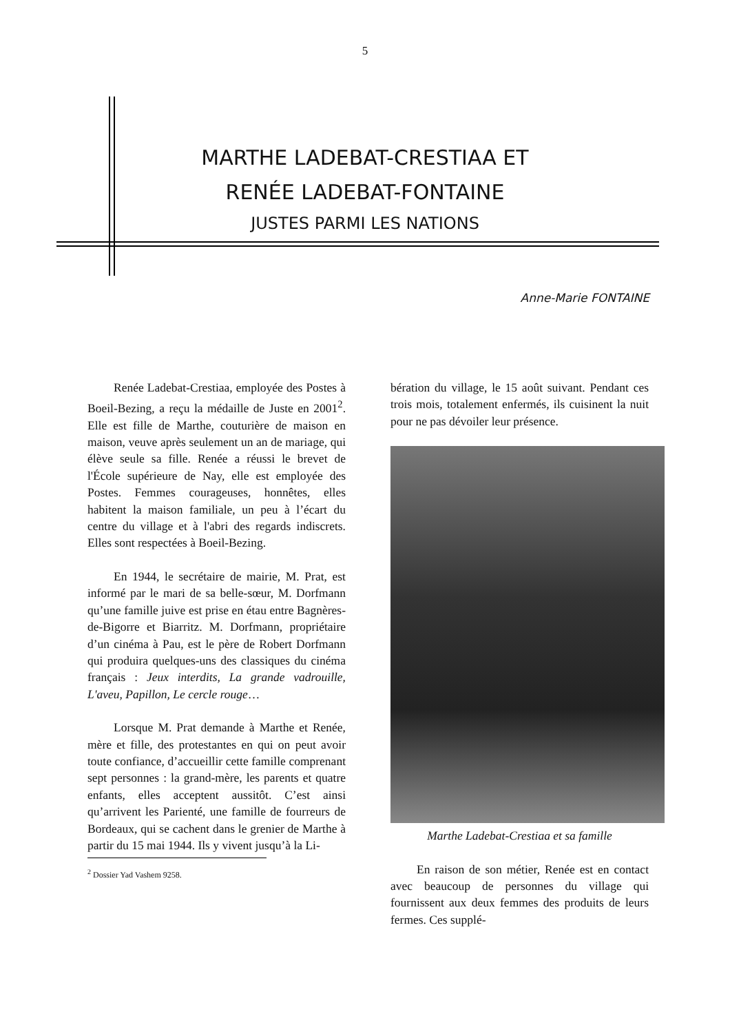5
MARTHE LADEBAT-CRESTIAA ET
RENÉE LADEBAT-FONTAINE
JUSTES PARMI LES NATIONS
Anne-Marie FONTAINE
Renée Ladebat-Crestiaa, employée des Postes à Boeil-Bezing, a reçu la médaille de Juste en 2001<sup>2</sup>. Elle est fille de Marthe, couturière de maison en maison, veuve après seulement un an de mariage, qui élève seule sa fille. Renée a réussi le brevet de l'École supérieure de Nay, elle est employée des Postes. Femmes courageuses, honnêtes, elles habitent la maison familiale, un peu à l’écart du centre du village et à l'abri des regards indiscrets. Elles sont respectées à Boeil-Bezing.
En 1944, le secrétaire de mairie, M. Prat, est informé par le mari de sa belle-sœur, M. Dorfmann qu’une famille juive est prise en étau entre Bagnères-de-Bigorre et Biarritz. M. Dorfmann, propriétaire d’un cinéma à Pau, est le père de Robert Dorfmann qui produira quelques-uns des classiques du cinéma français : Jeux interdits, La grande vadrouille, L'aveu, Papillon, Le cercle rouge…
Lorsque M. Prat demande à Marthe et Renée, mère et fille, des protestantes en qui on peut avoir toute confiance, d’accueillir cette famille comprenant sept personnes : la grand-mère, les parents et quatre enfants, elles acceptent aussitôt. C’est ainsi qu’arrivent les Parienté, une famille de fourreurs de Bordeaux, qui se cachent dans le grenier de Marthe à partir du 15 mai 1944. Ils y vivent jusqu’à la Li-
<sup>2</sup> Dossier Yad Vashem 9258.
bération du village, le 15 août suivant. Pendant ces trois mois, totalement enfermés, ils cuisinent la nuit pour ne pas dévoiler leur présence.
Marthe Ladebat-Crestiaa et sa famille
En raison de son métier, Renée est en contact avec beaucoup de personnes du village qui fournissent aux deux femmes des produits de leurs fermes. Ces supplé-